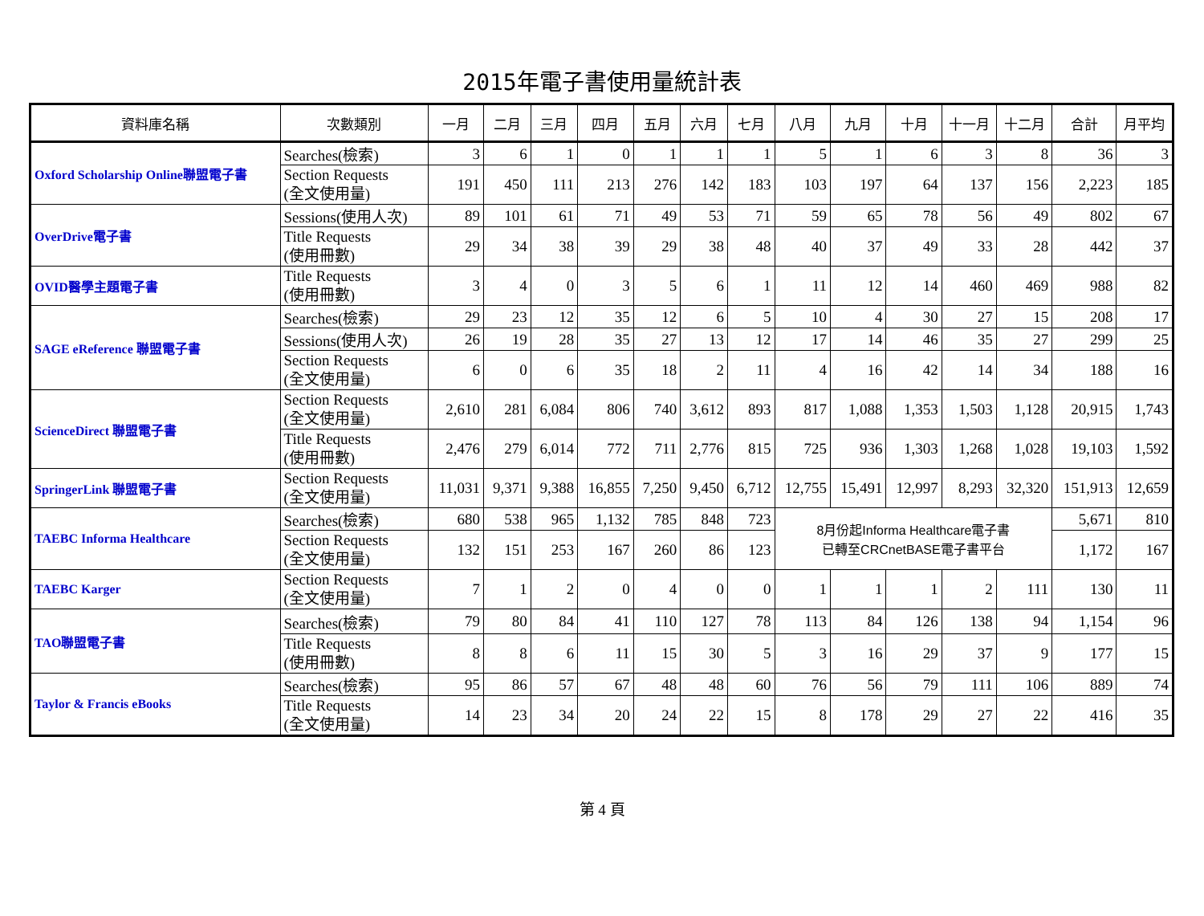2015年電子書使用量統計表
| 資料庫名稱 | 次數類別 | 一月 | 二月 | 三月 | 四月 | 五月 | 六月 | 七月 | 八月 | 九月 | 十月 | 十一月 | 十二月 | 合計 | 月平均 |
| --- | --- | --- | --- | --- | --- | --- | --- | --- | --- | --- | --- | --- | --- | --- | --- |
| Oxford Scholarship Online聯盟電子書 | Searches(檢索) | 3 | 6 | 1 | 0 | 1 | 1 | 1 | 5 | 1 | 6 | 3 | 8 | 36 | 3 |
| | Section Requests (全文使用量) | 191 | 450 | 111 | 213 | 276 | 142 | 183 | 103 | 197 | 64 | 137 | 156 | 2,223 | 185 |
| OverDrive電子書 | Sessions(使用人次) | 89 | 101 | 61 | 71 | 49 | 53 | 71 | 59 | 65 | 78 | 56 | 49 | 802 | 67 |
| | Title Requests (使用冊數) | 29 | 34 | 38 | 39 | 29 | 38 | 48 | 40 | 37 | 49 | 33 | 28 | 442 | 37 |
| OVID醫學主題電子書 | Title Requests (使用冊數) | 3 | 4 | 0 | 3 | 5 | 6 | 1 | 11 | 12 | 14 | 460 | 469 | 988 | 82 |
| SAGE eReference 聯盟電子書 | Searches(檢索) | 29 | 23 | 12 | 35 | 12 | 6 | 5 | 10 | 4 | 30 | 27 | 15 | 208 | 17 |
| | Sessions(使用人次) | 26 | 19 | 28 | 35 | 27 | 13 | 12 | 17 | 14 | 46 | 35 | 27 | 299 | 25 |
| | Section Requests (全文使用量) | 6 | 0 | 6 | 35 | 18 | 2 | 11 | 4 | 16 | 42 | 14 | 34 | 188 | 16 |
| ScienceDirect 聯盟電子書 | Section Requests (全文使用量) | 2,610 | 281 | 6,084 | 806 | 740 | 3,612 | 893 | 817 | 1,088 | 1,353 | 1,503 | 1,128 | 20,915 | 1,743 |
| | Title Requests (使用冊數) | 2,476 | 279 | 6,014 | 772 | 711 | 2,776 | 815 | 725 | 936 | 1,303 | 1,268 | 1,028 | 19,103 | 1,592 |
| SpringerLink 聯盟電子書 | Section Requests (全文使用量) | 11,031 | 9,371 | 9,388 | 16,855 | 7,250 | 9,450 | 6,712 | 12,755 | 15,491 | 12,997 | 8,293 | 32,320 | 151,913 | 12,659 |
| TAEBC Informa Healthcare | Searches(檢索) | 680 | 538 | 965 | 1,132 | 785 | 848 | 723 | 8月份起Informa Healthcare電子書 已轉至CRCnetBASE電子書平台 | | | | | 5,671 | 810 |
| | Section Requests (全文使用量) | 132 | 151 | 253 | 167 | 260 | 86 | 123 | | | | | | 1,172 | 167 |
| TAEBC Karger | Section Requests (全文使用量) | 7 | 1 | 2 | 0 | 4 | 0 | 0 | 1 | 1 | 1 | 2 | 111 | 130 | 11 |
| TAO聯盟電子書 | Searches(檢索) | 79 | 80 | 84 | 41 | 110 | 127 | 78 | 113 | 84 | 126 | 138 | 94 | 1,154 | 96 |
| | Title Requests (使用冊數) | 8 | 8 | 6 | 11 | 15 | 30 | 5 | 3 | 16 | 29 | 37 | 9 | 177 | 15 |
| Taylor & Francis eBooks | Searches(檢索) | 95 | 86 | 57 | 67 | 48 | 48 | 60 | 76 | 56 | 79 | 111 | 106 | 889 | 74 |
| | Title Requests (全文使用量) | 14 | 23 | 34 | 20 | 24 | 22 | 15 | 8 | 178 | 29 | 27 | 22 | 416 | 35 |
第 4 頁